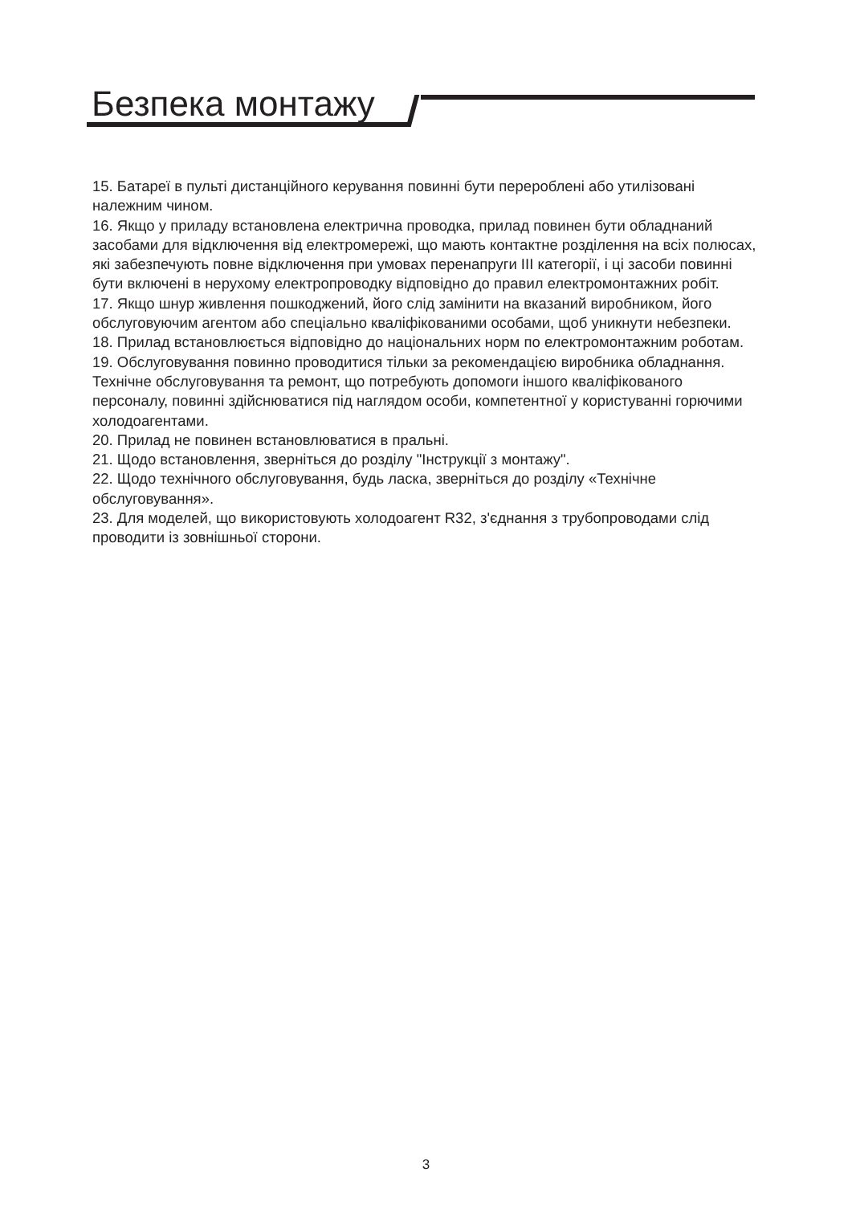Безпека монтажу
15. Батареї в пульті дистанційного керування повинні бути перероблені або утилізовані належним чином.
16. Якщо у приладу встановлена електрична проводка, прилад повинен бути обладнаний засобами для відключення від електромережі, що мають контактне розділення на всіх полюсах, які забезпечують повне відключення при умовах перенапруги III категорії, і ці засоби повинні бути включені в нерухому електропроводку відповідно до правил електромонтажних робіт.
17. Якщо шнур живлення пошкоджений, його слід замінити на вказаний виробником, його обслуговуючим агентом або спеціально кваліфікованими особами, щоб уникнути небезпеки.
18. Прилад встановлюється відповідно до національних норм по електромонтажним роботам.
19. Обслуговування повинно проводитися тільки за рекомендацією виробника обладнання. Технічне обслуговування та ремонт, що потребують допомоги іншого кваліфікованого персоналу, повинні здійснюватися під наглядом особи, компетентної у користуванні горючими холодоагентами.
20. Прилад не повинен встановлюватися в пральні.
21. Щодо встановлення, зверніться до розділу "Інструкції з монтажу".
22. Щодо технічного обслуговування, будь ласка, зверніться до розділу «Технічне обслуговування».
23. Для моделей, що використовують холодоагент R32, з'єднання з трубопроводами слід проводити із зовнішньої сторони.
3